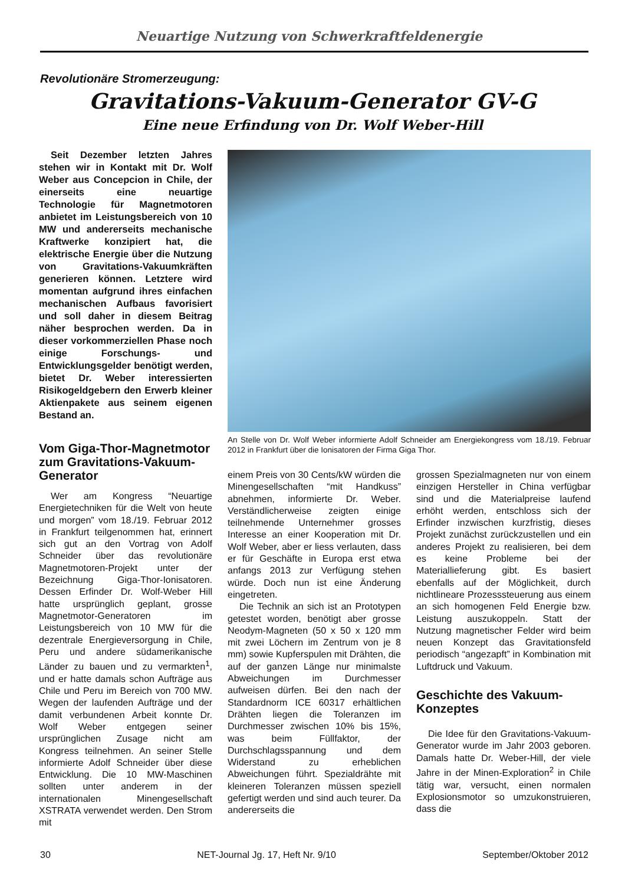Neuartige Nutzung von Schwerkraftfeldenergie
Revolutionäre Stromerzeugung:
Gravitations-Vakuum-Generator GV-G
Eine neue Erfindung von Dr. Wolf Weber-Hill
Seit Dezember letzten Jahres stehen wir in Kontakt mit Dr. Wolf Weber aus Concepcion in Chile, der einerseits eine neuartige Technologie für Magnetmotoren anbietet im Leistungsbereich von 10 MW und andererseits mechanische Kraftwerke konzipiert hat, die elektrische Energie über die Nutzung von Gravitations-Vakuumkräften generieren können. Letztere wird momentan aufgrund ihres einfachen mechanischen Aufbaus favorisiert und soll daher in diesem Beitrag näher besprochen werden. Da in dieser vorkommerziellen Phase noch einige Forschungs- und Entwicklungsgelder benötigt werden, bietet Dr. Weber interessierten Risikogeldgebern den Erwerb kleiner Aktienpakete aus seinem eigenen Bestand an.
An Stelle von Dr. Wolf Weber informierte Adolf Schneider am Energiekongress vom 18./19. Februar 2012 in Frankfurt über die Ionisatoren der Firma Giga Thor.
Vom Giga-Thor-Magnetmotor zum Gravitations-Vakuum-Generator
Wer am Kongress “Neuartige Energietechniken für die Welt von heute und morgen” vom 18./19. Februar 2012 in Frankfurt teilgenommen hat, erinnert sich gut an den Vortrag von Adolf Schneider über das revolutionäre Magnetmotoren-Projekt unter der Bezeichnung Giga-Thor-Ionisatoren. Dessen Erfinder Dr. Wolf-Weber Hill hatte ursprünglich geplant, grosse Magnetmotor-Generatoren im Leistungsbereich von 10 MW für die dezentrale Energieversorgung in Chile, Peru und andere südamerikanische Länder zu bauen und zu vermarkten<sup>1</sup>, und er hatte damals schon Aufträge aus Chile und Peru im Bereich von 700 MW. Wegen der laufenden Aufträge und der damit verbundenen Arbeit konnte Dr. Wolf Weber entgegen seiner ursprünglichen Zusage nicht am Kongress teilnehmen. An seiner Stelle informierte Adolf Schneider über diese Entwicklung. Die 10 MW-Maschinen sollten unter anderem in der internationalen Minengesellschaft XSTRATA verwendet werden. Den Strom mit
einem Preis von 30 Cents/kW würden die Minengesellschaften “mit Handkuss” abnehmen, informierte Dr. Weber. Verständlicherweise zeigten einige teilnehmende Unternehmer grosses Interesse an einer Kooperation mit Dr. Wolf Weber, aber er liess verlauten, dass er für Geschäfte in Europa erst etwa anfangs 2013 zur Verfügung stehen würde. Doch nun ist eine Änderung eingetreten.
Die Technik an sich ist an Prototypen getestet worden, benötigt aber grosse Neodym-Magneten (50 x 50 x 120 mm mit zwei Löchern im Zentrum von je 8 mm) sowie Kupferspulen mit Drähten, die auf der ganzen Länge nur minimalste Abweichungen im Durchmesser aufweisen dürfen. Bei den nach der Standardnorm ICE 60317 erhältlichen Drähten liegen die Toleranzen im Durchmesser zwischen 10% bis 15%, was beim Füllfaktor, der Durchschlagsspannung und dem Widerstand zu erheblichen Abweichungen führt. Spezialdrähte mit kleineren Toleranzen müssen speziell gefertigt werden und sind auch teurer. Da andererseits die
grossen Spezialmagneten nur von einem einzigen Hersteller in China verfügbar sind und die Materialpreise laufend erhöht werden, entschloss sich der Erfinder inzwischen kurzfristig, dieses Projekt zunächst zurückzustellen und ein anderes Projekt zu realisieren, bei dem es keine Probleme bei der Materiallieferung gibt. Es basiert ebenfalls auf der Möglichkeit, durch nichtlineare Prozesssteuerung aus einem an sich homogenen Feld Energie bzw. Leistung auszukoppeln. Statt der Nutzung magnetischer Felder wird beim neuen Konzept das Gravitationsfeld periodisch “angezapft” in Kombination mit Luftdruck und Vakuum.
Geschichte des Vakuum-Konzeptes
Die Idee für den Gravitations-Vakuum-Generator wurde im Jahr 2003 geboren. Damals hatte Dr. Weber-Hill, der viele Jahre in der Minen-Exploration<sup>2</sup> in Chile tätig war, versucht, einen normalen Explosionsmotor so umzukonstruieren, dass die
30 NET-Journal Jg. 17, Heft Nr. 9/10 September/Oktober 2012